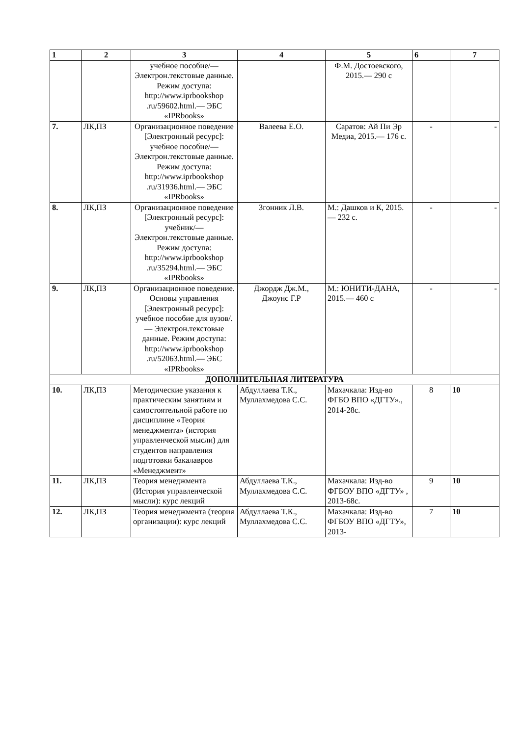| 1 | 2 | 3 | 4 | 5 | 6 | 7 |
| --- | --- | --- | --- | --- | --- | --- |
| | | учебное пособие/— Электрон.текстовые данные. Режим доступа: http://www.iprbookshop .ru/59602.html.— ЭБС «IPRbooks» | | Ф.М. Достоевского, 2015.— 290 с | | |
| 7. | ЛК,ПЗ | Организационное поведение [Электронный ресурс]: учебное пособие/— Электрон.текстовые данные. Режим доступа: http://www.iprbookshop .ru/31936.html.— ЭБС «IPRbooks» | Валеева Е.О. | Саратов: Ай Пи Эр Медиа, 2015.— 176 с. | - | - |
| 8. | ЛК,ПЗ | Организационное поведение [Электронный ресурс]: учебник/— Электрон.текстовые данные. Режим доступа: http://www.iprbookshop .ru/35294.html.— ЭБС «IPRbooks» | Згонник Л.В. | М.: Дашков и К, 2015.— 232 с. | - | - |
| 9. | ЛК,ПЗ | Организационное поведение. Основы управления [Электронный ресурс]: учебное пособие для вузов/.— Электрон.текстовые данные. Режим доступа: http://www.iprbookshop .ru/52063.html.— ЭБС «IPRbooks» | Джордж Дж.М., Джоунс Г.Р | М.: ЮНИТИ-ДАНА, 2015.— 460 с | - | - |
| ДОПОЛНИТЕЛЬНАЯ ЛИТЕРАТУРА | | | | | | |
| 10. | ЛК,ПЗ | Методические указания к практическим занятиям и самостоятельной работе по дисциплине «Теория менеджмента» (история управленческой мысли) для студентов направления подготовки бакалавров «Менеджмент» | Абдуллаева Т.К., Муллахмедова С.С. | Махачкала: Изд-во ФГБО ВПО «ДГТУ»., 2014-28с. | 8 | 10 |
| 11. | ЛК,ПЗ | Теория менеджмента (История управленческой мысли): курс лекций | Абдуллаева Т.К., Муллахмедова С.С. | Махачкала: Изд-во ФГБОУ ВПО «ДГТУ» , 2013-68с. | 9 | 10 |
| 12. | ЛК,ПЗ | Теория менеджмента (теория организации): курс лекций | Абдуллаева Т.К., Муллахмедова С.С. | Махачкала: Изд-во ФГБОУ ВПО «ДГТУ», 2013- | 7 | 10 |